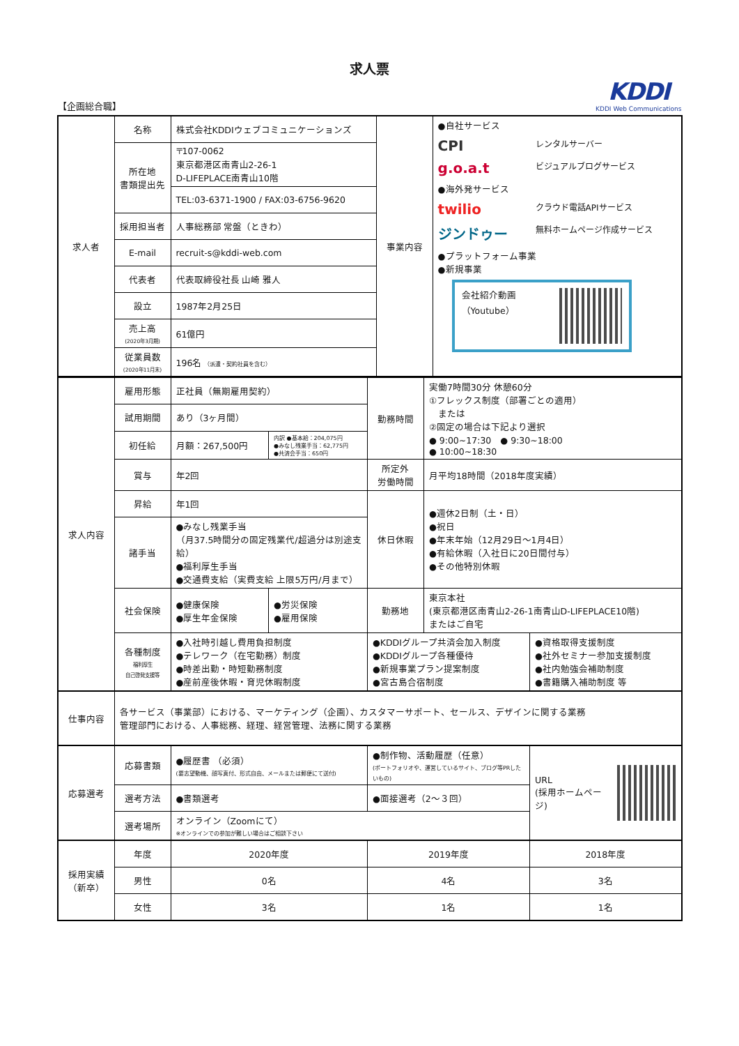求人票
【企画総合職】
KDDI
KDDI Web Communications
| 求人者 | 名称 | 株式会社KDDIウェブコミュニケーションズ | 事業内容 | ●自社サービス CPI レンタルサーバー g.o.a.t ビジュアルブログサービス ●海外発サービス twilio クラウド電話APIサービス ジンドゥー 無料ホームページ作成サービス ●プラットフォーム事業 ●新規事業 会社紹介動画 （Youtube） |
| | 所在地 書類提出先 | 〒107-0062 東京都港区南青山2-26-1 D-LIFEPLACE南青山10階 | | |
| | | TEL:03-6371-1900 / FAX:03-6756-9620 | | |
| | 採用担当者 | 人事総務部 常盤（ときわ） | | |
| | E-mail | recruit-s@kddi-web.com | | |
| | 代表者 | 代表取締役社長 山崎 雅人 | | |
| | 設立 | 1987年2月25日 | | |
| | 売上高 (2020年3月期) | 61億円 | | |
| | 従業員数 (2020年11月末) | 196名 （派遣・契約社員を含む） | | |
| 求人内容 | 雇用形態 | 正社員（無期雇用契約） | | 勤務時間 | 実働7時間30分 休憩60分 ①フレックス制度（部署ごとの適用） または ②固定の場合は下記より選択 ● 9:00~17:30 ● 9:30~18:00 ● 10:00~18:30 | |
| | 試用期間 | あり（3ヶ月間） | | | | |
| | 初任給 | 月額：267,500円 | 内訳 ●基本給：204,075円 ●みなし残業手当：62,775円 ●共済会手当：650円 | | | |
| | 賞与 | 年2回 | | 所定外 労働時間 | 月平均18時間（2018年度実績） | |
| | 昇給 | 年1回 | | 休日休暇 | ●週休2日制（土・日） ●祝日 ●年末年始（12月29日～1月4日） ●有給休暇（入社日に20日間付与） ●その他特別休暇 | |
| | 諸手当 | ●みなし残業手当 （月37.5時間分の固定残業代/超過分は別途支給） ●福利厚生手当 ●交通費支給（実費支給 上限5万円/月まで） | | | | |
| | 社会保険 | ●健康保険 ●厚生年金保険 | ●労災保険 ●雇用保険 | 勤務地 | 東京本社 (東京都港区南青山2-26-1南青山D-LIFEPLACE10階) またはご自宅 | |
| | 各種制度 福利厚生 自己啓発支援等 | ●入社時引越し費用負担制度 ●テレワーク（在宅勤務）制度 ●時差出勤・時短勤務制度 ●産前産後休暇・育児休暇制度 | | ●KDDIグループ共済会加入制度 ●KDDIグループ各種優待 ●新規事業プラン提案制度 ●宮古島合宿制度 | | ●資格取得支援制度 ●社外セミナー参加支援制度 ●社内勉強会補助制度 ●書籍購入補助制度 等 |
| 仕事内容 | 各サービス（事業部）における、マーケティング（企画）、カスタマーサポート、セールス、デザインに関する業務 管理部門における、人事総務、経理、経営管理、法務に関する業務 | | | | | |
| 応募選考 | 応募書類 | ●履歴書 （必須） (要志望動機、顔写真付、形式自由、メールまたは郵便にて送付) | | ●制作物、活動履歴（任意） (ポートフォリオや、運営しているサイト、ブログ等PRしたいもの) | | URL (採用ホームページ) |
| | 選考方法 | ●書類選考 | | ●面接選考（2～３回） | | |
| | 選考場所 | オンライン（Zoomにて） ※オンラインでの参加が難しい場合はご相談下さい | | | | |
| 採用実績 （新卒） | 年度 | 2020年度 | | 2019年度 | | 2018年度 |
| | 男性 | 0名 | | 4名 | | 3名 |
| | 女性 | 3名 | | 1名 | | 1名 |